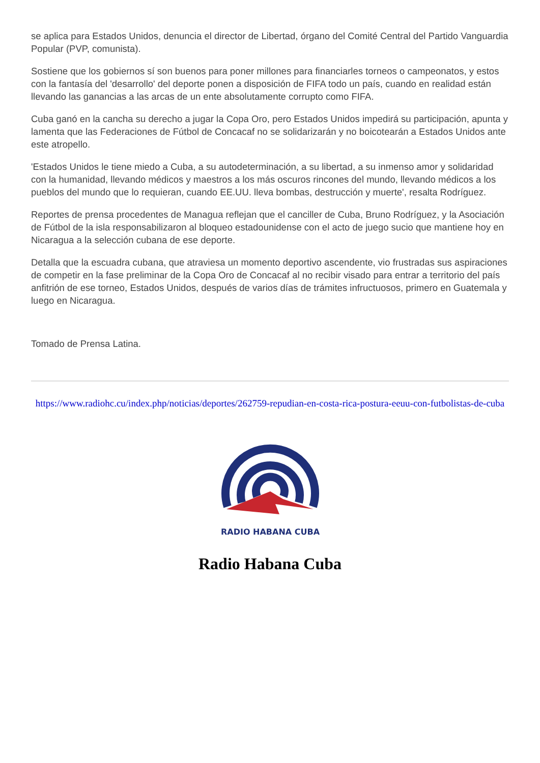se aplica para Estados Unidos, denuncia el director de Libertad, órgano del Comité Central del Partido Vanguardia Popular (PVP, comunista).
Sostiene que los gobiernos sí son buenos para poner millones para financiarles torneos o campeonatos, y estos con la fantasía del 'desarrollo' del deporte ponen a disposición de FIFA todo un país, cuando en realidad están llevando las ganancias a las arcas de un ente absolutamente corrupto como FIFA.
Cuba ganó en la cancha su derecho a jugar la Copa Oro, pero Estados Unidos impedirá su participación, apunta y lamenta que las Federaciones de Fútbol de Concacaf no se solidarizarán y no boicotearán a Estados Unidos ante este atropello.
'Estados Unidos le tiene miedo a Cuba, a su autodeterminación, a su libertad, a su inmenso amor y solidaridad con la humanidad, llevando médicos y maestros a los más oscuros rincones del mundo, llevando médicos a los pueblos del mundo que lo requieran, cuando EE.UU. lleva bombas, destrucción y muerte', resalta Rodríguez.
Reportes de prensa procedentes de Managua reflejan que el canciller de Cuba, Bruno Rodríguez, y la Asociación de Fútbol de la isla responsabilizaron al bloqueo estadounidense con el acto de juego sucio que mantiene hoy en Nicaragua a la selección cubana de ese deporte.
Detalla que la escuadra cubana, que atraviesa un momento deportivo ascendente, vio frustradas sus aspiraciones de competir en la fase preliminar de la Copa Oro de Concacaf al no recibir visado para entrar a territorio del país anfitrión de ese torneo, Estados Unidos, después de varios días de trámites infructuosos, primero en Guatemala y luego en Nicaragua.
Tomado de Prensa Latina.
https://www.radiohc.cu/index.php/noticias/deportes/262759-repudian-en-costa-rica-postura-eeuu-con-futbolistas-de-cuba
RADIO HABANA CUBA
Radio Habana Cuba